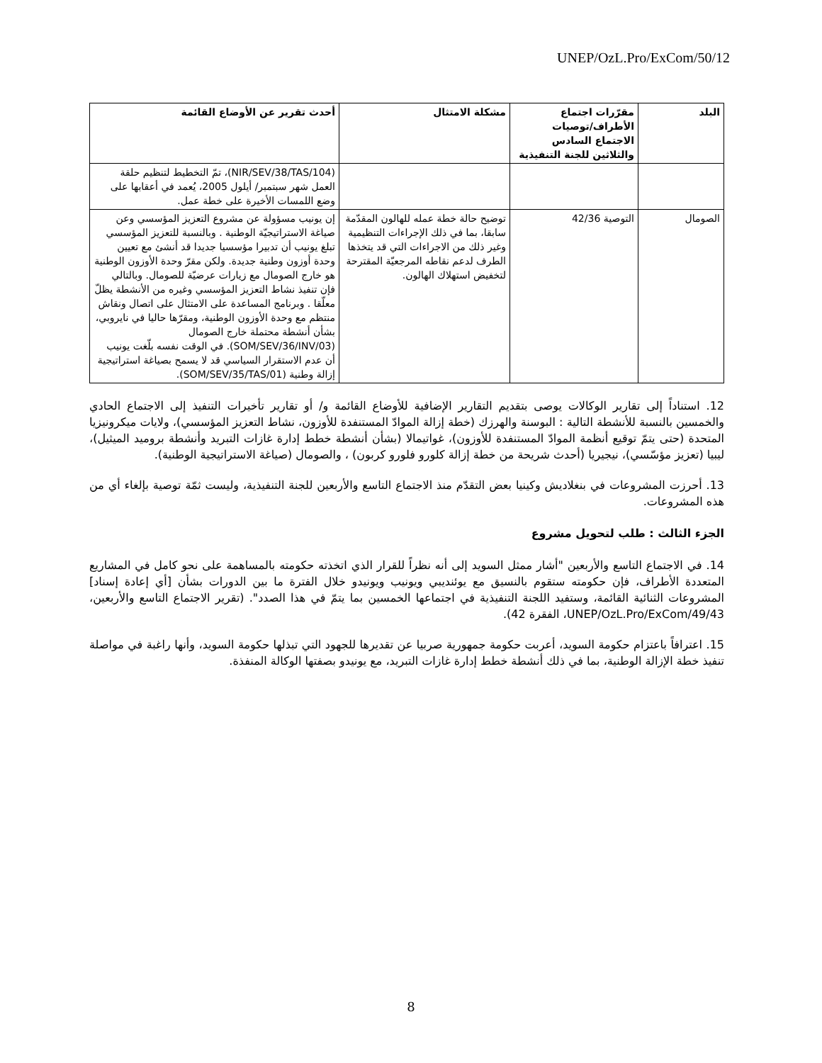UNEP/OzL.Pro/ExCom/50/12
| البلد | مقرّرات اجتماع الأطراف/توصيات الاجتماع السادس والثلاثين للجنة التنفيذية | مشكلة الامتثال | أحدث تقرير عن الأوضاع القائمة |
| --- | --- | --- | --- |
| | | | (NIR/SEV/38/TAS/104)، تمّ التخطيط لتنظيم حلقة العمل شهر سبتمبر/ أيلول 2005، يُعمد في أعقابها على وضع اللمسات الأخيرة على خطة عمل. |
| الصومال | التوصية 42/36 | توضيح حالة خطة عمله للهالون المقدّمة سابقا، بما في ذلك الإجراءات التنظيمية وغير ذلك من الاجراءات التي قد يتخذها الطرف لدعم نقاطه المرجعيّة المقترحة لتخفيض استهلاك الهالون. | إن يونيب مسؤولة عن مشروع التعزيز المؤسسي وعن صياغة الاستراتيجيّة الوطنية . وبالنسبة للتعزيز المؤسسي تبلغ يونيب أن تدبيرا مؤسسيا جديدا قد أنشئ مع تعيين وحدة أوزون وطنية جديدة. ولكن مقرّ وحدة الأوزون الوطنية هو خارج الصومال مع زيارات عرضيّة للصومال. وبالتالي فإن تنفيذ نشاط التعزيز المؤسسي وغيره من الأنشطة يظلّ معلّقا . وبرنامج المساعدة على الامتثال على اتصال ونقاش منتظم مع وحدة الأوزون الوطنية، ومقرّها حاليا في نايروبي، بشأن أنشطة محتملة خارج الصومال (SOM/SEV/36/INV/03). في الوقت نفسه بلّغت يونيب أن عدم الاستقرار السياسي قد لا يسمح بصياغة استراتيجية إزالة وطنية (SOM/SEV/35/TAS/01). |
12. استناداً إلى تقارير الوكالات يوصى بتقديم التقارير الإضافية للأوضاع القائمة و/ أو تقارير تأخيرات التنفيذ إلى الاجتماع الحادي والخمسين بالنسبة للأنشطة التالية : البوسنة والهرزك (خطة إزالة الموادّ المستنفدة للأوزون، نشاط التعزيز المؤسسي)، ولايات ميكرونيزيا المتحدة (حتى يتمّ توقيع أنظمة الموادّ المستنفدة للأوزون)، غواتيمالا (بشأن أنشطة خطط إدارة غازات التبريد وأنشطة بروميد الميثيل)، ليبيا (تعزيز مؤسّسي)، نيجيريا (أحدث شريحة من خطة إزالة كلورو فلورو كربون) ، والصومال (صياغة الاستراتيجية الوطنية).
13. أحرزت المشروعات في بنغلاديش وكينيا بعض التقدّم منذ الاجتماع التاسع والأربعين للجنة التنفيذية، وليست ثمّة توصية بإلغاء أي من هذه المشروعات.
الجزء الثالث : طلب لتحويل مشروع
14. في الاجتماع التاسع والأربعين "أشار ممثل السويد إلى أنه نظراً للقرار الذي اتخذته حكومته بالمساهمة على نحو كامل في المشاريع المتعددة الأطراف، فإن حكومته ستقوم بالنسيق مع يوئنديبي ويونيب ويونيدو خلال الفترة ما بين الدورات بشأن [أي إعادة إسناد] المشروعات الثنائية القائمة، وستفيد اللجنة التنفيذية في اجتماعها الخمسين بما يتمّ في هذا الصدد". (تقرير الاجتماع التاسع والأربعين، UNEP/OzL.Pro/ExCom/49/43، الفقرة 42).
15. اعترافاً باعتزام حكومة السويد، أعربت حكومة جمهورية صربيا عن تقديرها للجهود التي تبذلها حكومة السويد، وأنها راغبة في مواصلة تنفيذ خطة الإزالة الوطنية، بما في ذلك أنشطة خطط إدارة غازات التبريد، مع يونيدو بصفتها الوكالة المنفذة.
8